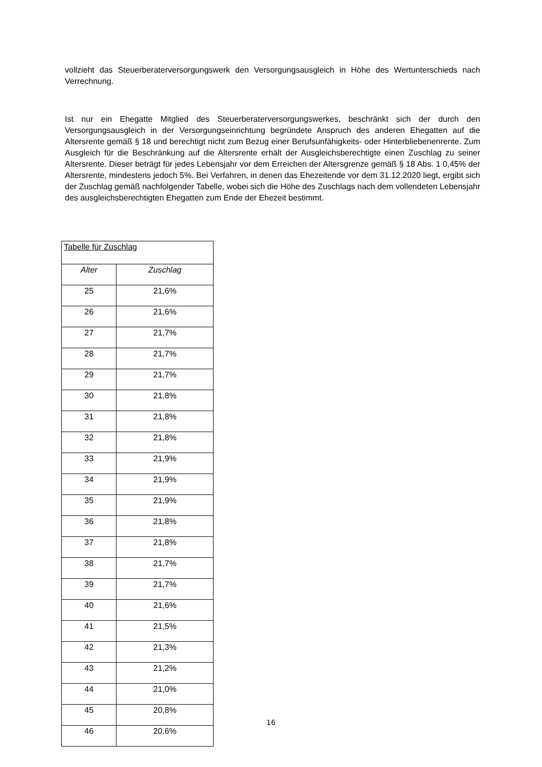vollzieht das Steuerberaterversorgungswerk den Versorgungsausgleich in Höhe des Wertunterschieds nach Verrechnung.
Ist nur ein Ehegatte Mitglied des Steuerberaterversorgungswerkes, beschränkt sich der durch den Versorgungsausgleich in der Versorgungseinrichtung begründete Anspruch des anderen Ehegatten auf die Altersrente gemäß § 18 und berechtigt nicht zum Bezug einer Berufsunfähigkeits- oder Hinterbliebenenrente. Zum Ausgleich für die Beschränkung auf die Altersrente erhält der Ausgleichsberechtigte einen Zuschlag zu seiner Altersrente. Dieser beträgt für jedes Lebensjahr vor dem Erreichen der Altersgrenze gemäß § 18 Abs. 1 0,45% der Altersrente, mindestens jedoch 5%. Bei Verfahren, in denen das Ehezeitende vor dem 31.12.2020 liegt, ergibt sich der Zuschlag gemäß nachfolgender Tabelle, wobei sich die Höhe des Zuschlags nach dem vollendeten Lebensjahr des ausgleichsberechtigten Ehegatten zum Ende der Ehezeit bestimmt.
| Tabelle für Zuschlag | | |
| | Alter | Zuschlag |
| 25 | 21,6% | |
| 26 | 21,6% | |
| 27 | 21,7% | |
| 28 | 21,7% | |
| 29 | 21,7% | |
| 30 | 21,8% | |
| 31 | 21,8% | |
| 32 | 21,8% | |
| 33 | 21,9% | |
| 34 | 21,9% | |
| 35 | 21,9% | |
| 36 | 21,8% | |
| 37 | 21,8% | |
| 38 | 21,7% | |
| 39 | 21,7% | |
| 40 | 21,6% | |
| 41 | 21,5% | |
| 42 | 21,3% | |
| 43 | 21,2% | |
| 44 | 21,0% | |
| 45 | 20,8% | |
| 46 | 20,6% | |
16